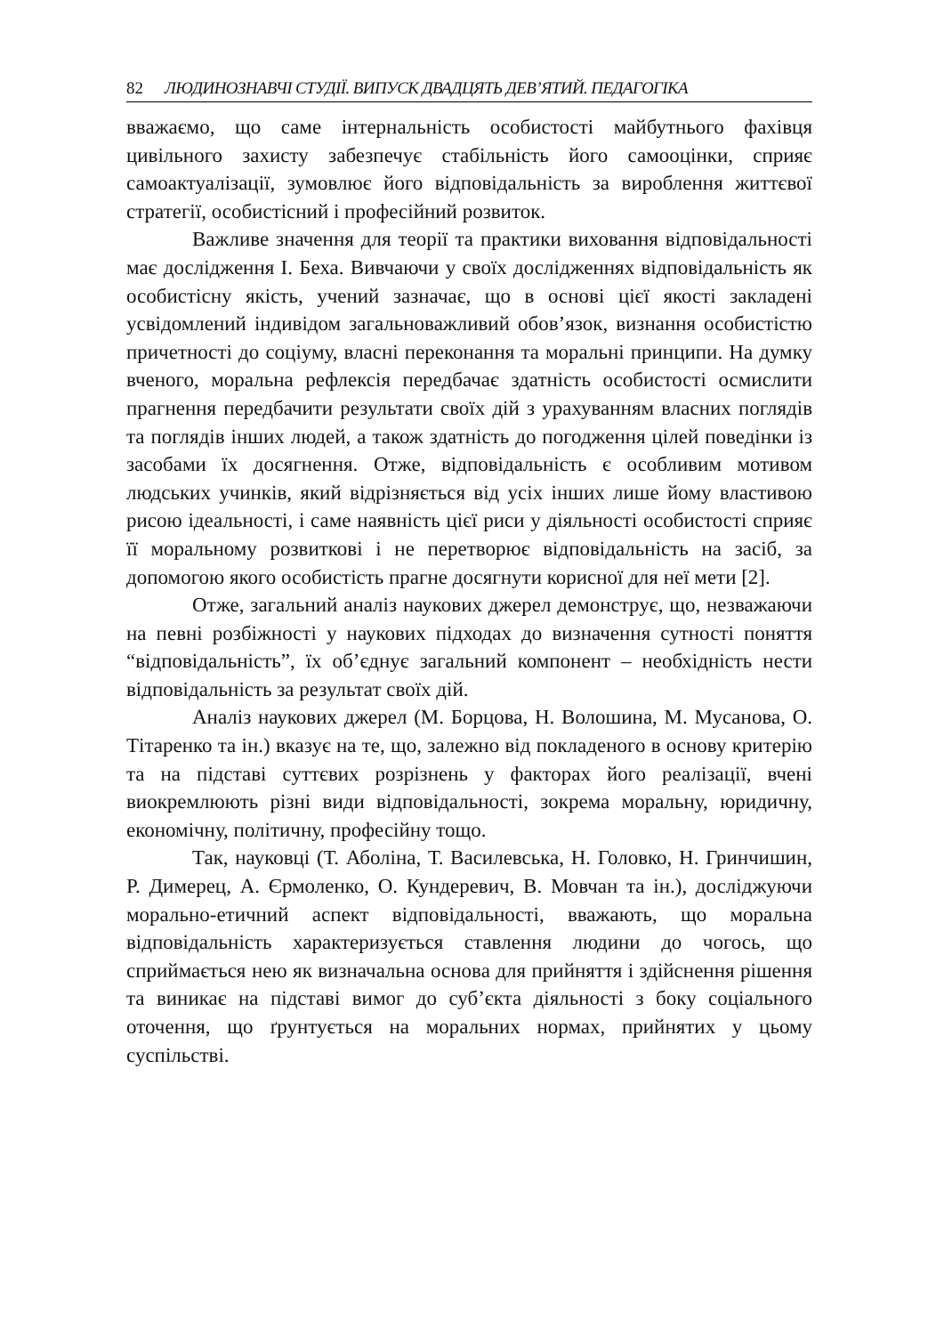82 ЛЮДИНОЗНАВЧІ СТУДІЇ. ВИПУСК ДВАДЦЯТЬ ДЕВ’ЯТИЙ. ПЕДАГОГІКА
вважаємо, що саме інтернальність особистості майбутнього фахівця цивільного захисту забезпечує стабільність його самооцінки, сприяє самоактуалізації, зумовлює його відповідальність за вироблення життєвої стратегії, особистісний і професійний розвиток.
Важливе значення для теорії та практики виховання відповідальності має дослідження І. Беха. Вивчаючи у своїх дослідженнях відповідальність як особистісну якість, учений зазначає, що в основі цієї якості закладені усвідомлений індивідом загальноважливий обов’язок, визнання особистістю причетності до соціуму, власні переконання та моральні принципи. На думку вченого, моральна рефлексія передбачає здатність особистості осмислити прагнення передбачити результати своїх дій з урахуванням власних поглядів та поглядів інших людей, а також здатність до погодження цілей поведінки із засобами їх досягнення. Отже, відповідальність є особливим мотивом людських учинків, який відрізняється від усіх інших лише йому властивою рисою ідеальності, і саме наявність цієї риси у діяльності особистості сприяє її моральному розвиткові і не перетворює відповідальність на засіб, за допомогою якого особистість прагне досягнути корисної для неї мети [2].
Отже, загальний аналіз наукових джерел демонструє, що, незважаючи на певні розбіжності у наукових підходах до визначення сутності поняття “відповідальність”, їх об’єднує загальний компонент – необхідність нести відповідальність за результат своїх дій.
Аналіз наукових джерел (М. Борцова, Н. Волошина, М. Мусанова, О. Тітаренко та ін.) вказує на те, що, залежно від покладеного в основу критерію та на підставі суттєвих розрізнень у факторах його реалізації, вчені виокремлюють різні види відповідальності, зокрема моральну, юридичну, економічну, політичну, професійну тощо.
Так, науковці (Т. Аболіна, Т. Василевська, Н. Головко, Н. Гринчишин, Р. Димерец, А. Єрмоленко, О. Кундеревич, В. Мовчан та ін.), досліджуючи морально-етичний аспект відповідальності, вважають, що моральна відповідальність характеризується ставлення людини до чогось, що сприймається нею як визначальна основа для прийняття і здійснення рішення та виникає на підставі вимог до суб’єкта діяльності з боку соціального оточення, що ґрунтується на моральних нормах, прийнятих у цьому суспільстві.